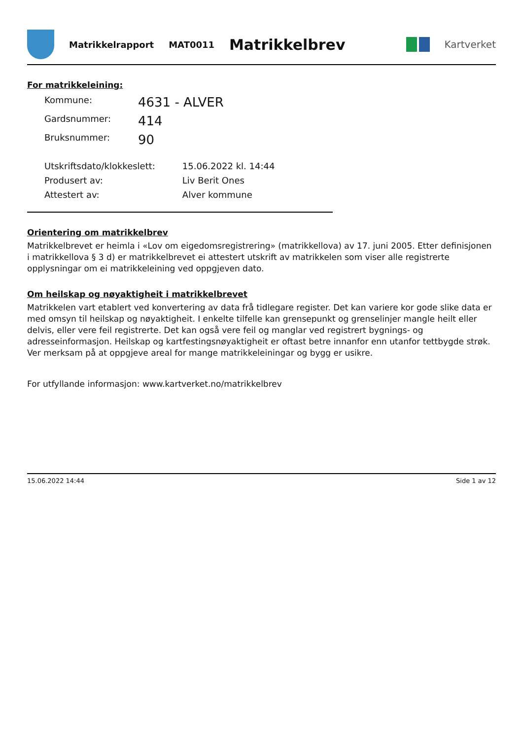Matrikkelrapport MAT0011
Matrikkelbrev
Kartverket
For matrikkeleining:
| Kommune: | 4631 - ALVER |
| Gardsnummer: | 414 |
| Bruksnummer: | 90 |
| Utskriftsdato/klokkeslett: | 15.06.2022 kl. 14:44 |
| Produsert av: | Liv Berit Ones |
| Attestert av: | Alver kommune |
Orientering om matrikkelbrev
Matrikkelbrevet er heimla i «Lov om eigedomsregistrering» (matrikkellova) av 17. juni 2005. Etter definisjonen i matrikkellova § 3 d) er matrikkelbrevet ei attestert utskrift av matrikkelen som viser alle registrerte opplysningar om ei matrikkeleining ved oppgjeven dato.
Om heilskap og nøyaktigheit i matrikkelbrevet
Matrikkelen vart etablert ved konvertering av data frå tidlegare register. Det kan variere kor gode slike data er med omsyn til heilskap og nøyaktigheit. I enkelte tilfelle kan grensepunkt og grenselinjer mangle heilt eller delvis, eller vere feil registrerte. Det kan også vere feil og manglar ved registrert bygnings- og adresseinformasjon. Heilskap og kartfestingsnøyaktigheit er oftast betre innanfor enn utanfor tettbygde strøk. Ver merksam på at oppgjeve areal for mange matrikkeleiningar og bygg er usikre.
For utfyllande informasjon: www.kartverket.no/matrikkelbrev
15.06.2022 14:44 Side 1 av 12